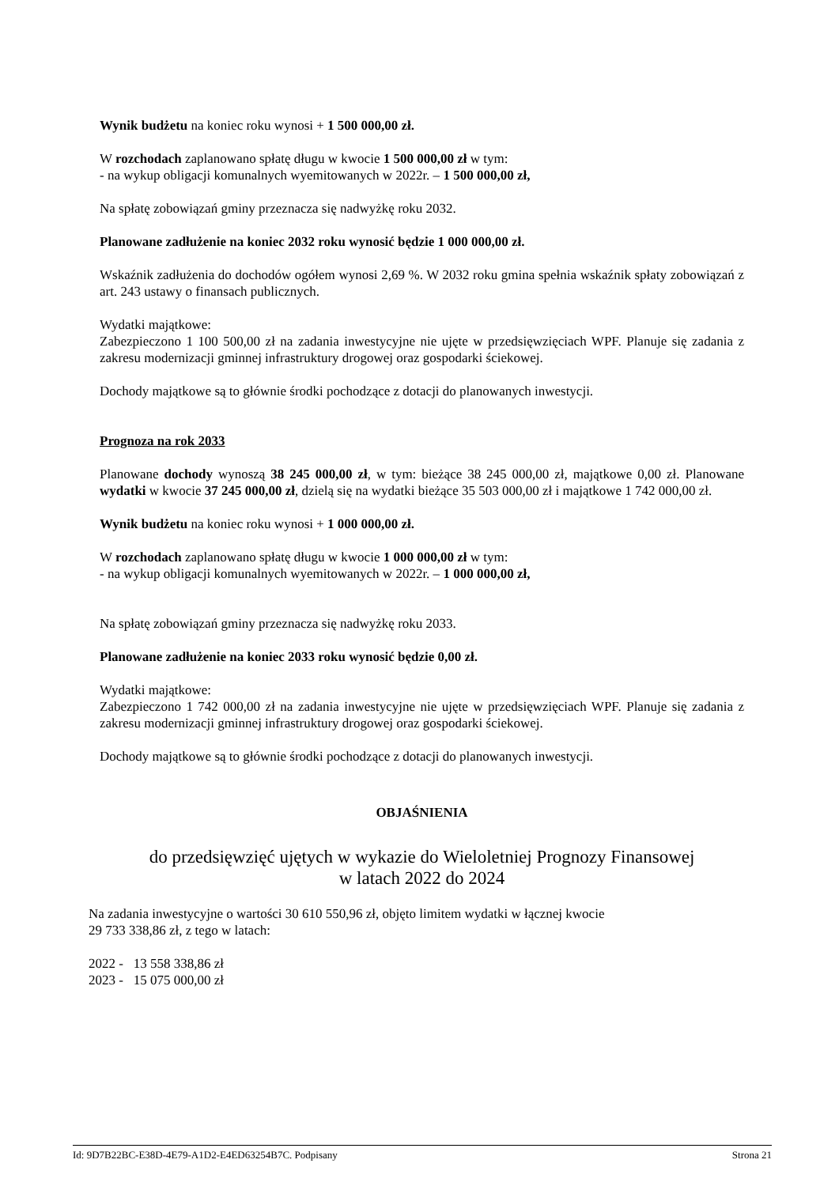Wynik budżetu na koniec roku wynosi + 1 500 000,00 zł.
W rozchodach zaplanowano spłatę długu w kwocie 1 500 000,00 zł w tym:
- na wykup obligacji komunalnych wyemitowanych w 2022r. – 1 500 000,00 zł,
Na spłatę zobowiązań gminy przeznacza się nadwyżkę roku 2032.
Planowane zadłużenie na koniec 2032 roku wynosić będzie 1 000 000,00 zł.
Wskaźnik zadłużenia do dochodów ogółem wynosi 2,69 %. W 2032 roku gmina spełnia wskaźnik spłaty zobowiązań z art. 243 ustawy o finansach publicznych.
Wydatki majątkowe:
Zabezpieczono 1 100 500,00 zł na zadania inwestycyjne nie ujęte w przedsięwzięciach WPF. Planuje się zadania z zakresu modernizacji gminnej infrastruktury drogowej oraz gospodarki ściekowej.
Dochody majątkowe są to głównie środki pochodzące z dotacji do planowanych inwestycji.
Prognoza na rok 2033
Planowane dochody wynoszą 38 245 000,00 zł, w tym: bieżące 38 245 000,00 zł, majątkowe 0,00 zł. Planowane wydatki w kwocie 37 245 000,00 zł, dzielą się na wydatki bieżące 35 503 000,00 zł i majątkowe 1 742 000,00 zł.
Wynik budżetu na koniec roku wynosi + 1 000 000,00 zł.
W rozchodach zaplanowano spłatę długu w kwocie 1 000 000,00 zł w tym:
- na wykup obligacji komunalnych wyemitowanych w 2022r. – 1 000 000,00 zł,
Na spłatę zobowiązań gminy przeznacza się nadwyżkę roku 2033.
Planowane zadłużenie na koniec 2033 roku wynosić będzie 0,00 zł.
Wydatki majątkowe:
Zabezpieczono 1 742 000,00 zł na zadania inwestycyjne nie ujęte w przedsięwzięciach WPF. Planuje się zadania z zakresu modernizacji gminnej infrastruktury drogowej oraz gospodarki ściekowej.
Dochody majątkowe są to głównie środki pochodzące z dotacji do planowanych inwestycji.
OBJAŚNIENIA
do przedsięwzięć ujętych w wykazie do Wieloletniej Prognozy Finansowej
w latach 2022 do 2024
Na zadania inwestycyjne o wartości 30 610 550,96 zł, objęto limitem wydatki w łącznej kwocie
29 733 338,86 zł, z tego w latach:
2022 - 13 558 338,86 zł
2023 - 15 075 000,00 zł
Id: 9D7B22BC-E38D-4E79-A1D2-E4ED63254B7C. Podpisany Strona 21